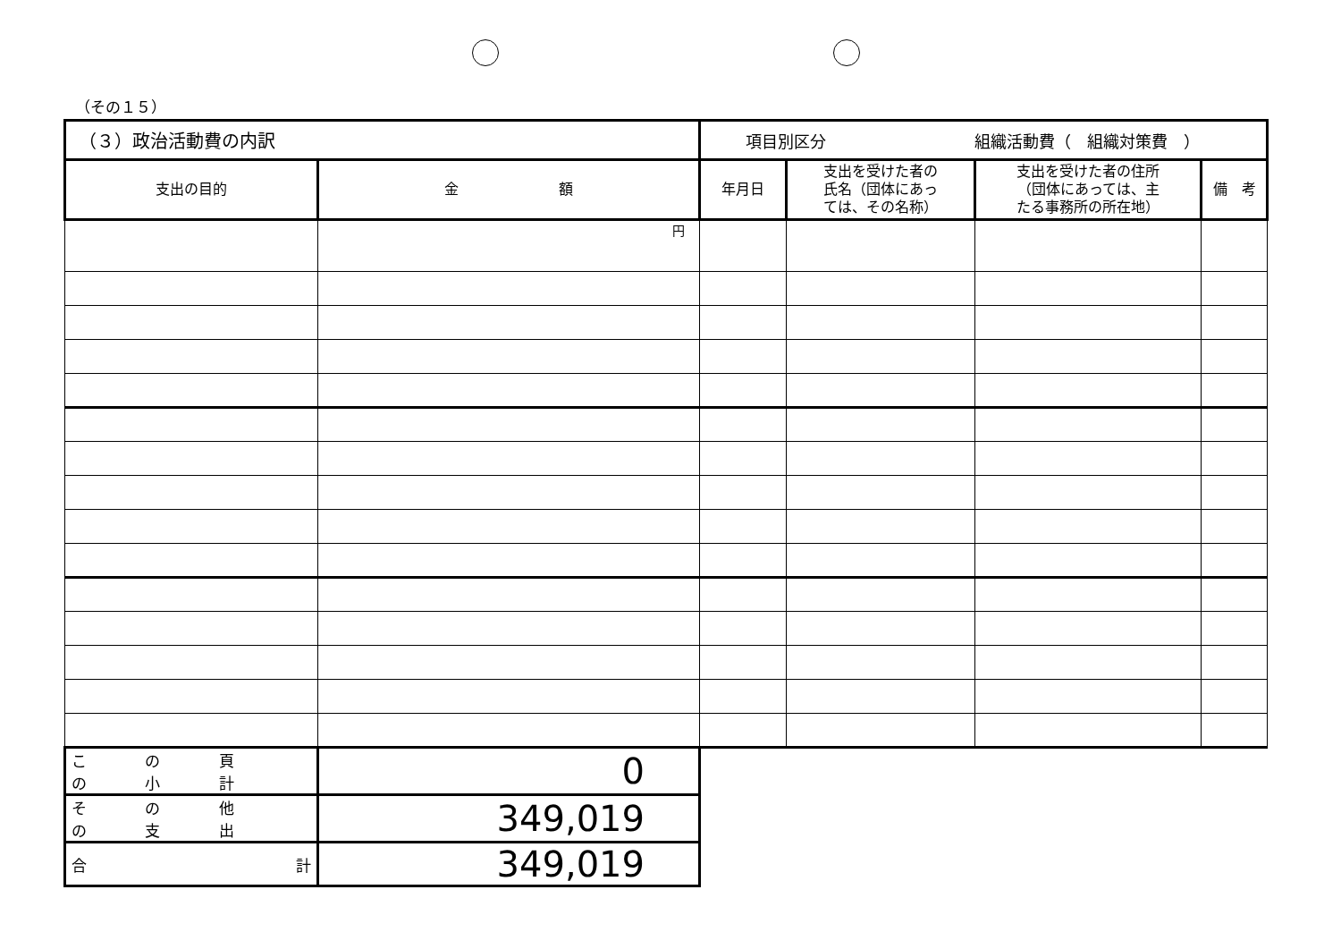（その１５）
| （３）政治活動費の内訳 | | 項目別区分 組織活動費（ 組織対策費 ） | | | |
| 支出の目的 | 金 額 | 年月日 | 支出を受けた者の 氏名（団体にあっ ては、その名称） | 支出を受けた者の住所 （団体にあっては、主 たる事務所の所在地） | 備 考 |
| | 円 | | | | |
| こ の 頁 の 小 計 | 0 | | | | |
| そ の 他 の 支 出 | 349,019 | | | | |
| 合 計 | 349,019 | | | | |